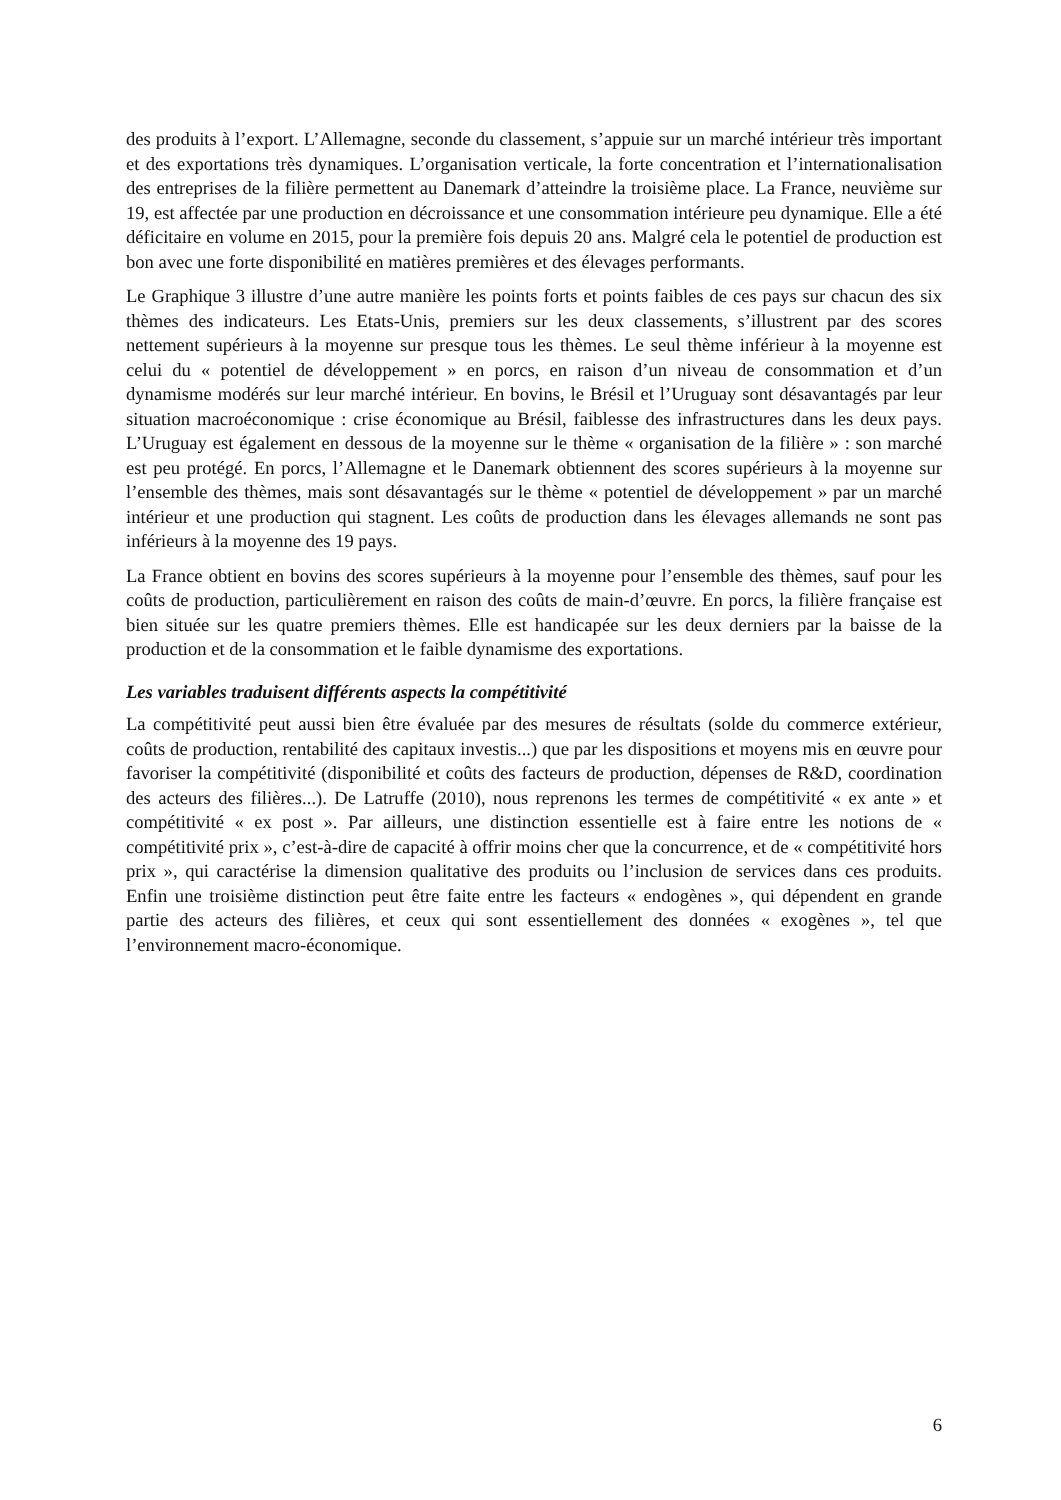des produits à l’export. L’Allemagne, seconde du classement, s’appuie sur un marché intérieur très important et des exportations très dynamiques. L’organisation verticale, la forte concentration et l’internationalisation des entreprises de la filière permettent au Danemark d’atteindre la troisième place. La France, neuvième sur 19, est affectée par une production en décroissance et une consommation intérieure peu dynamique. Elle a été déficitaire en volume en 2015, pour la première fois depuis 20 ans. Malgré cela le potentiel de production est bon avec une forte disponibilité en matières premières et des élevages performants.
Le Graphique 3 illustre d’une autre manière les points forts et points faibles de ces pays sur chacun des six thèmes des indicateurs. Les Etats-Unis, premiers sur les deux classements, s’illustrent par des scores nettement supérieurs à la moyenne sur presque tous les thèmes. Le seul thème inférieur à la moyenne est celui du « potentiel de développement » en porcs, en raison d’un niveau de consommation et d’un dynamisme modérés sur leur marché intérieur. En bovins, le Brésil et l’Uruguay sont désavantagés par leur situation macroéconomique : crise économique au Brésil, faiblesse des infrastructures dans les deux pays. L’Uruguay est également en dessous de la moyenne sur le thème « organisation de la filière » : son marché est peu protégé. En porcs, l’Allemagne et le Danemark obtiennent des scores supérieurs à la moyenne sur l’ensemble des thèmes, mais sont désavantagés sur le thème « potentiel de développement » par un marché intérieur et une production qui stagnent. Les coûts de production dans les élevages allemands ne sont pas inférieurs à la moyenne des 19 pays.
La France obtient en bovins des scores supérieurs à la moyenne pour l’ensemble des thèmes, sauf pour les coûts de production, particulièrement en raison des coûts de main-d’œuvre. En porcs, la filière française est bien située sur les quatre premiers thèmes. Elle est handicapée sur les deux derniers par la baisse de la production et de la consommation et le faible dynamisme des exportations.
Les variables traduisent différents aspects la compétitivité
La compétitivité peut aussi bien être évaluée par des mesures de résultats (solde du commerce extérieur, coûts de production, rentabilité des capitaux investis...) que par les dispositions et moyens mis en œuvre pour favoriser la compétitivité (disponibilité et coûts des facteurs de production, dépenses de R&D, coordination des acteurs des filières...). De Latruffe (2010), nous reprenons les termes de compétitivité « ex ante » et compétitivité « ex post ». Par ailleurs, une distinction essentielle est à faire entre les notions de « compétitivité prix », c’est-à-dire de capacité à offrir moins cher que la concurrence, et de « compétitivité hors prix », qui caractérise la dimension qualitative des produits ou l’inclusion de services dans ces produits. Enfin une troisième distinction peut être faite entre les facteurs « endogènes », qui dépendent en grande partie des acteurs des filières, et ceux qui sont essentiellement des données « exogènes », tel que l’environnement macro-économique.
6